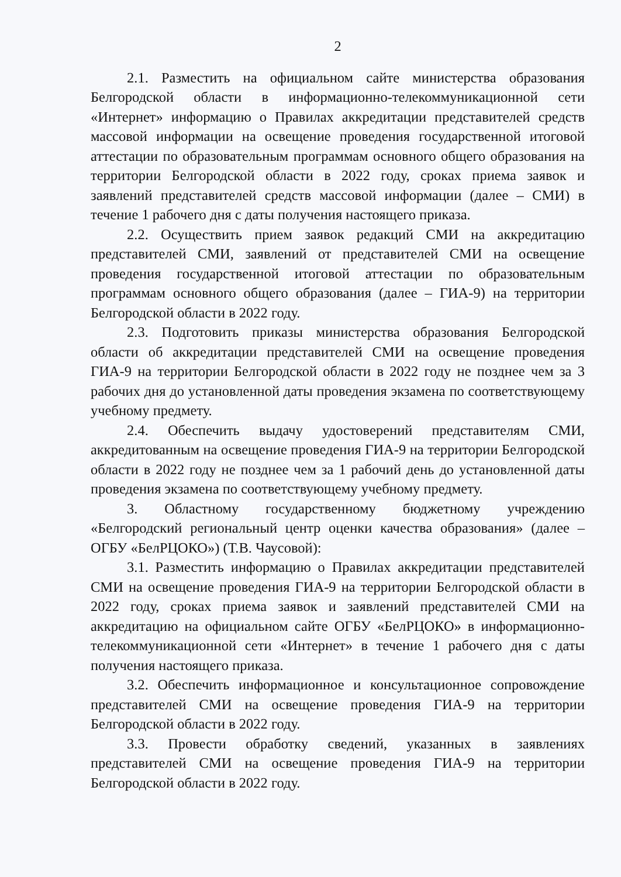2
2.1. Разместить на официальном сайте министерства образования Белгородской области в информационно-телекоммуникационной сети «Интернет» информацию о Правилах аккредитации представителей средств массовой информации на освещение проведения государственной итоговой аттестации по образовательным программам основного общего образования на территории Белгородской области в 2022 году, сроках приема заявок и заявлений представителей средств массовой информации (далее – СМИ) в течение 1 рабочего дня с даты получения настоящего приказа.
2.2. Осуществить прием заявок редакций СМИ на аккредитацию представителей СМИ, заявлений от представителей СМИ на освещение проведения государственной итоговой аттестации по образовательным программам основного общего образования (далее – ГИА-9) на территории Белгородской области в 2022 году.
2.3. Подготовить приказы министерства образования Белгородской области об аккредитации представителей СМИ на освещение проведения ГИА-9 на территории Белгородской области в 2022 году не позднее чем за 3 рабочих дня до установленной даты проведения экзамена по соответствующему учебному предмету.
2.4. Обеспечить выдачу удостоверений представителям СМИ, аккредитованным на освещение проведения ГИА-9 на территории Белгородской области в 2022 году не позднее чем за 1 рабочий день до установленной даты проведения экзамена по соответствующему учебному предмету.
3. Областному государственному бюджетному учреждению «Белгородский региональный центр оценки качества образования» (далее – ОГБУ «БелРЦОКО») (Т.В. Чаусовой):
3.1. Разместить информацию о Правилах аккредитации представителей СМИ на освещение проведения ГИА-9 на территории Белгородской области в 2022 году, сроках приема заявок и заявлений представителей СМИ на аккредитацию на официальном сайте ОГБУ «БелРЦОКО» в информационно-телекоммуникационной сети «Интернет» в течение 1 рабочего дня с даты получения настоящего приказа.
3.2. Обеспечить информационное и консультационное сопровождение представителей СМИ на освещение проведения ГИА-9 на территории Белгородской области в 2022 году.
3.3. Провести обработку сведений, указанных в заявлениях представителей СМИ на освещение проведения ГИА-9 на территории Белгородской области в 2022 году.